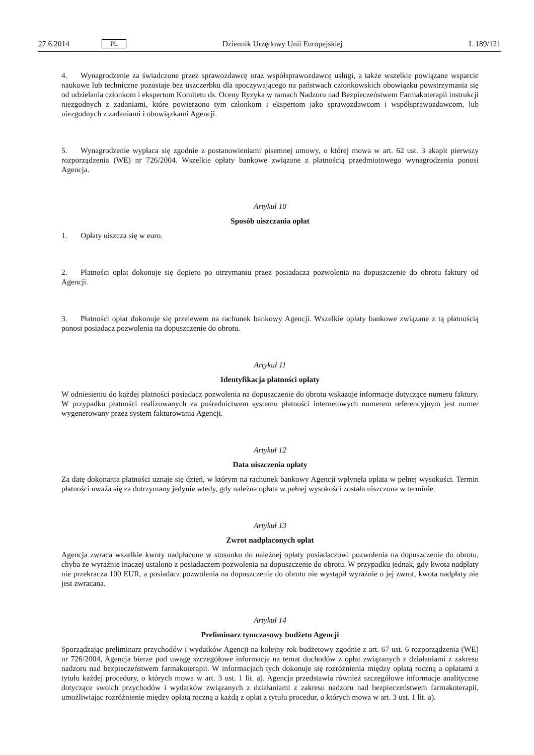27.6.2014 PL Dziennik Urzędowy Unii Europejskiej L 189/121
4. Wynagrodzenie za świadczone przez sprawozdawcę oraz współsprawozdawcę usługi, a także wszelkie powiązane wsparcie naukowe lub techniczne pozostaje bez uszczerbku dla spoczywającego na państwach członkowskich obowiązku powstrzymania się od udzielania członkom i ekspertom Komitetu ds. Oceny Ryzyka w ramach Nadzoru nad Bezpieczeństwem Farmakoterapii instrukcji niezgodnych z zadaniami, które powierzono tym członkom i ekspertom jako sprawozdawcom i współsprawozdawcom, lub niezgodnych z zadaniami i obowiązkami Agencji.
5. Wynagrodzenie wypłaca się zgodnie z postanowieniami pisemnej umowy, o której mowa w art. 62 ust. 3 akapit pierwszy rozporządzenia (WE) nr 726/2004. Wszelkie opłaty bankowe związane z płatnością przedmiotowego wynagrodzenia ponosi Agencja.
Artykuł 10
Sposób uiszczania opłat
1. Opłaty uiszcza się w euro.
2. Płatności opłat dokonuje się dopiero po otrzymaniu przez posiadacza pozwolenia na dopuszczenie do obrotu faktury od Agencji.
3. Płatności opłat dokonuje się przelewem na rachunek bankowy Agencji. Wszelkie opłaty bankowe związane z tą płatnością ponosi posiadacz pozwolenia na dopuszczenie do obrotu.
Artykuł 11
Identyfikacja płatności opłaty
W odniesieniu do każdej płatności posiadacz pozwolenia na dopuszczenie do obrotu wskazuje informacje dotyczące numeru faktury. W przypadku płatności realizowanych za pośrednictwem systemu płatności internetowych numerem referencyjnym jest numer wygenerowany przez system fakturowania Agencji.
Artykuł 12
Data uiszczenia opłaty
Za datę dokonania płatności uznaje się dzień, w którym na rachunek bankowy Agencji wpłynęła opłata w pełnej wysokości. Termin płatności uważa się za dotrzymany jedynie wtedy, gdy należna opłata w pełnej wysokości została uiszczona w terminie.
Artykuł 13
Zwrot nadpłaconych opłat
Agencja zwraca wszelkie kwoty nadpłacone w stosunku do należnej opłaty posiadaczowi pozwolenia na dopuszczenie do obrotu, chyba że wyraźnie inaczej ustalono z posiadaczem pozwolenia na dopuszczenie do obrotu. W przypadku jednak, gdy kwota nadpłaty nie przekracza 100 EUR, a posiadacz pozwolenia na dopuszczenie do obrotu nie wystąpił wyraźnie o jej zwrot, kwota nadpłaty nie jest zwracana.
Artykuł 14
Preliminarz tymczasowy budżetu Agencji
Sporządzając preliminarz przychodów i wydatków Agencji na kolejny rok budżetowy zgodnie z art. 67 ust. 6 rozporządzenia (WE) nr 726/2004, Agencja bierze pod uwagę szczegółowe informacje na temat dochodów z opłat związanych z działaniami z zakresu nadzoru nad bezpieczeństwem farmakoterapii. W informacjach tych dokonuje się rozróżnienia między opłatą roczną a opłatami z tytułu każdej procedury, o których mowa w art. 3 ust. 1 lit. a). Agencja przedstawia również szczegółowe informacje analityczne dotyczące swoich przychodów i wydatków związanych z działaniami z zakresu nadzoru nad bezpieczeństwem farmakoterapii, umożliwiając rozróżnienie między opłatą roczną a każdą z opłat z tytułu procedur, o których mowa w art. 3 ust. 1 lit. a).